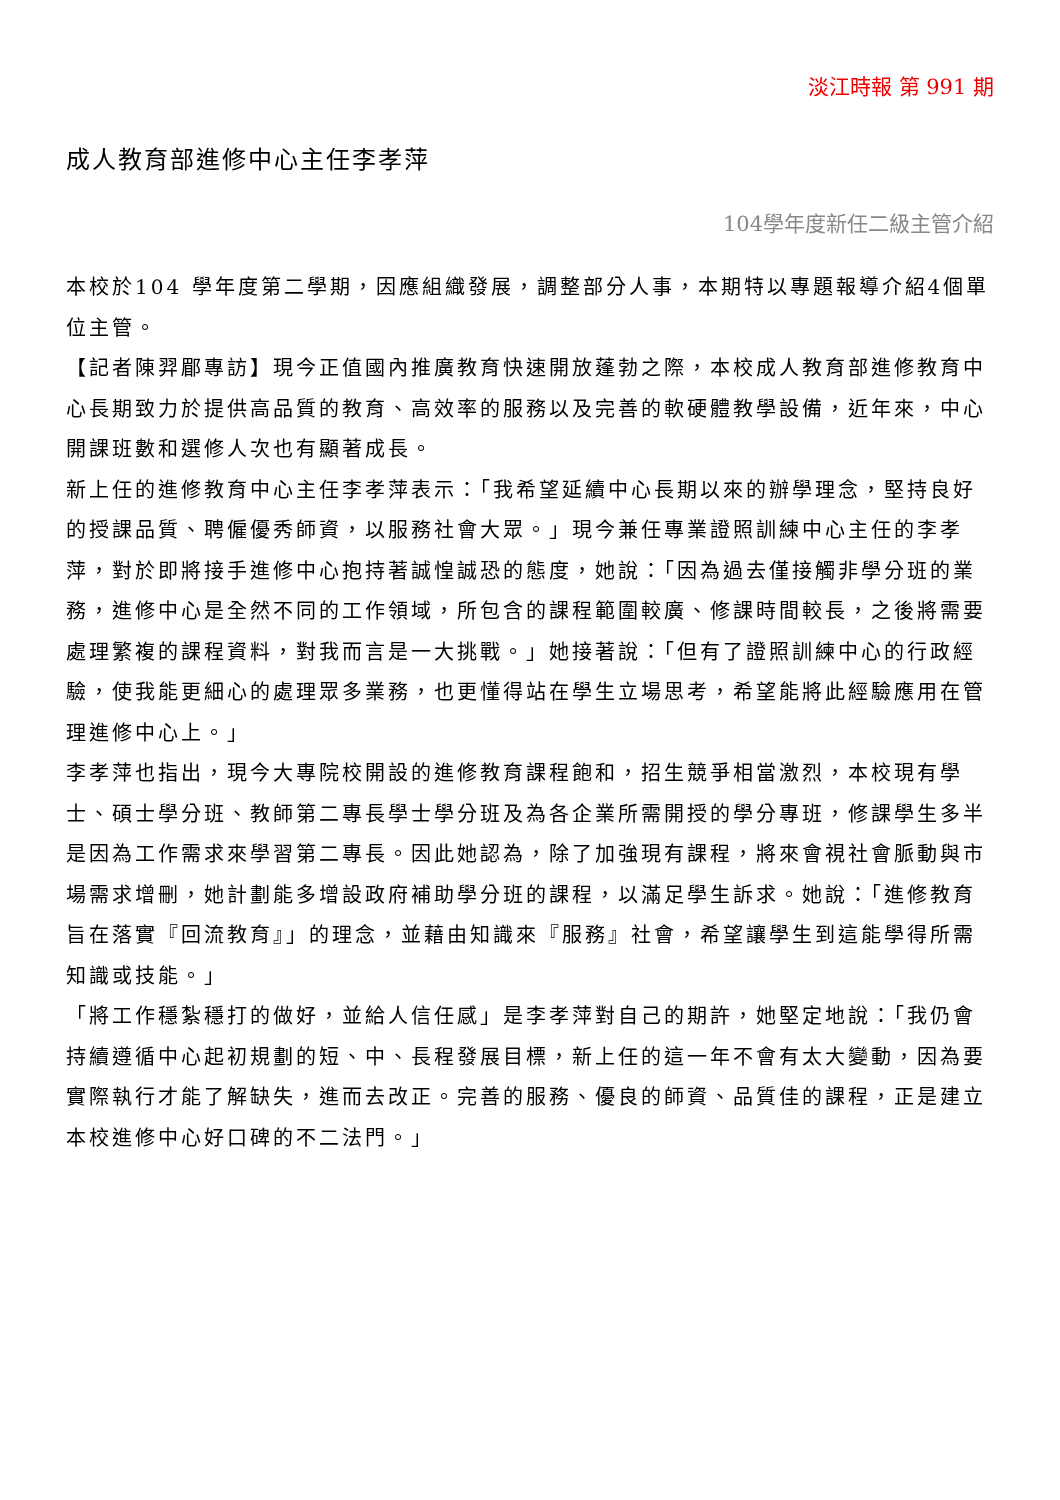淡江時報 第 991 期
成人教育部進修中心主任李孝萍
104學年度新任二級主管介紹
本校於104 學年度第二學期，因應組織發展，調整部分人事，本期特以專題報導介紹4個單位主管。
【記者陳羿郿專訪】現今正值國內推廣教育快速開放蓬勃之際，本校成人教育部進修教育中心長期致力於提供高品質的教育、高效率的服務以及完善的軟硬體教學設備，近年來，中心開課班數和選修人次也有顯著成長。
新上任的進修教育中心主任李孝萍表示：「我希望延續中心長期以來的辦學理念，堅持良好的授課品質、聘僱優秀師資，以服務社會大眾。」現今兼任專業證照訓練中心主任的李孝萍，對於即將接手進修中心抱持著誠惶誠恐的態度，她說：「因為過去僅接觸非學分班的業務，進修中心是全然不同的工作領域，所包含的課程範圍較廣、修課時間較長，之後將需要處理繁複的課程資料，對我而言是一大挑戰。」她接著說：「但有了證照訓練中心的行政經驗，使我能更細心的處理眾多業務，也更懂得站在學生立場思考，希望能將此經驗應用在管理進修中心上。」
李孝萍也指出，現今大專院校開設的進修教育課程飽和，招生競爭相當激烈，本校現有學士、碩士學分班、教師第二專長學士學分班及為各企業所需開授的學分專班，修課學生多半是因為工作需求來學習第二專長。因此她認為，除了加強現有課程，將來會視社會脈動與市場需求增刪，她計劃能多增設政府補助學分班的課程，以滿足學生訴求。她說：「進修教育旨在落實『回流教育』」的理念，並藉由知識來『服務』社會，希望讓學生到這能學得所需知識或技能。」
「將工作穩紮穩打的做好，並給人信任感」是李孝萍對自己的期許，她堅定地說：「我仍會持續遵循中心起初規劃的短、中、長程發展目標，新上任的這一年不會有太大變動，因為要實際執行才能了解缺失，進而去改正。完善的服務、優良的師資、品質佳的課程，正是建立本校進修中心好口碑的不二法門。」